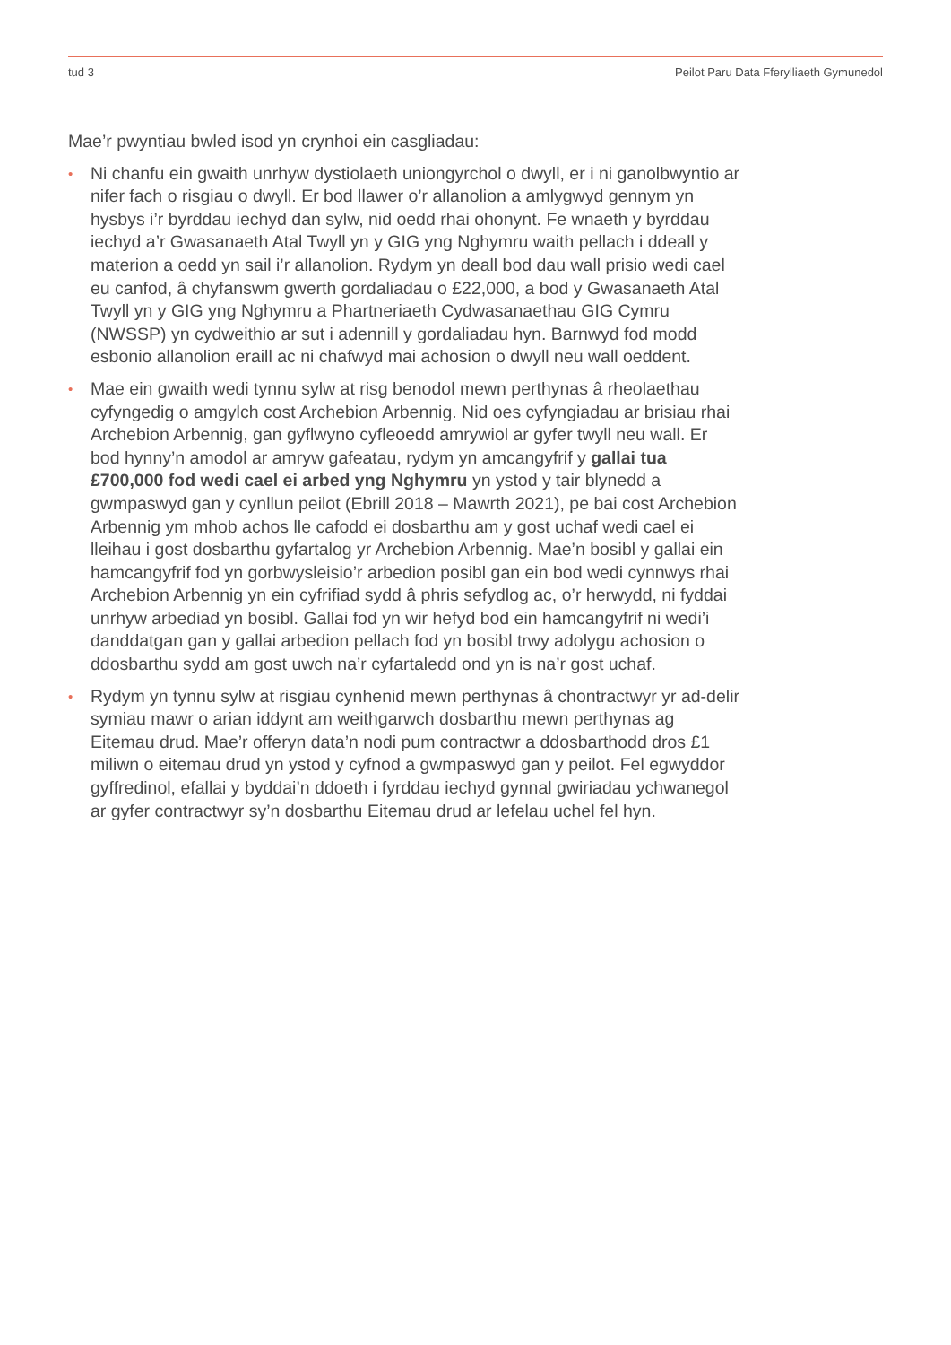tud 3 Peilot Paru Data Fferylliaeth Gymunedol
Mae’r pwyntiau bwled isod yn crynhoi ein casgliadau:
• Ni chanfu ein gwaith unrhyw dystiolaeth uniongyrchol o dwyll, er i ni ganolbwyntio ar nifer fach o risgiau o dwyll. Er bod llawer o’r allanolion a amlygwyd gennym yn hysbys i’r byrddau iechyd dan sylw, nid oedd rhai ohonynt. Fe wnaeth y byrddau iechyd a’r Gwasanaeth Atal Twyll yn y GIG yng Nghymru waith pellach i ddeall y materion a oedd yn sail i’r allanolion. Rydym yn deall bod dau wall prisio wedi cael eu canfod, â chyfanswm gwerth gordaliadau o £22,000, a bod y Gwasanaeth Atal Twyll yn y GIG yng Nghymru a Phartneriaeth Cydwasanaethau GIG Cymru (NWSSP) yn cydweithio ar sut i adennill y gordaliadau hyn. Barnwyd fod modd esbonio allanolion eraill ac ni chafwyd mai achosion o dwyll neu wall oeddent.
• Mae ein gwaith wedi tynnu sylw at risg benodol mewn perthynas â rheolaethau cyfyngedig o amgylch cost Archebion Arbennig. Nid oes cyfyngiadau ar brisiau rhai Archebion Arbennig, gan gyflwyno cyfleoedd amrywiol ar gyfer twyll neu wall. Er bod hynny’n amodol ar amryw gafeatau, rydym yn amcangyfrif y gallai tua £700,000 fod wedi cael ei arbed yng Nghymru yn ystod y tair blynedd a gwmpaswyd gan y cynllun peilot (Ebrill 2018 – Mawrth 2021), pe bai cost Archebion Arbennig ym mhob achos lle cafodd ei dosbarthu am y gost uchaf wedi cael ei lleihau i gost dosbarthu gyfartalog yr Archebion Arbennig. Mae’n bosibl y gallai ein hamcangyfrif fod yn gorbwysleisio’r arbedion posibl gan ein bod wedi cynnwys rhai Archebion Arbennig yn ein cyfrifiad sydd â phris sefydlog ac, o’r herwydd, ni fyddai unrhyw arbediad yn bosibl. Gallai fod yn wir hefyd bod ein hamcangyfrif ni wedi’i danddatgan gan y gallai arbedion pellach fod yn bosibl trwy adolygu achosion o ddosbarthu sydd am gost uwch na’r cyfartaledd ond yn is na’r gost uchaf.
• Rydym yn tynnu sylw at risgiau cynhenid mewn perthynas â chontractwyr yr ad-delir symiau mawr o arian iddynt am weithgarwch dosbarthu mewn perthynas ag Eitemau drud. Mae’r offeryn data’n nodi pum contractwr a ddosbarthodd dros £1 miliwn o eitemau drud yn ystod y cyfnod a gwmpaswyd gan y peilot. Fel egwyddor gyffredinol, efallai y byddai’n ddoeth i fyrddau iechyd gynnal gwiriadau ychwanegol ar gyfer contractwyr sy’n dosbarthu Eitemau drud ar lefelau uchel fel hyn.